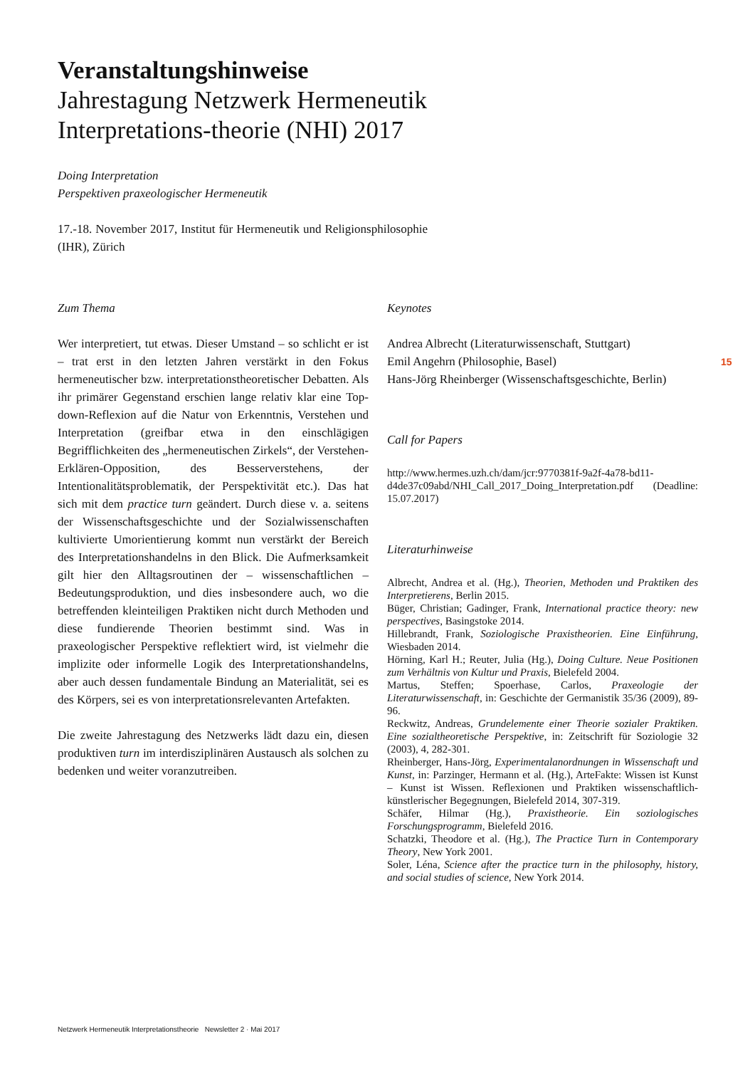Veranstaltungshinweise
Jahrestagung Netzwerk Hermeneutik Interpretations-theorie (NHI) 2017
Doing Interpretation
Perspektiven praxeologischer Hermeneutik
17.-18. November 2017, Institut für Hermeneutik und Religionsphilosophie (IHR), Zürich
Zum Thema
Wer interpretiert, tut etwas. Dieser Umstand – so schlicht er ist – trat erst in den letzten Jahren verstärkt in den Fokus hermeneutischer bzw. interpretationstheoretischer Debatten. Als ihr primärer Gegenstand erschien lange relativ klar eine Top-down-Reflexion auf die Natur von Erkenntnis, Verstehen und Interpretation (greifbar etwa in den einschlägigen Begrifflichkeiten des „hermeneutischen Zirkels“, der Verstehen-Erklären-Opposition, des Besserverstehens, der Intentionalitätsproblematik, der Perspektivität etc.). Das hat sich mit dem practice turn geändert. Durch diese v. a. seitens der Wissenschaftsgeschichte und der Sozialwissenschaften kultivierte Umorientierung kommt nun verstärkt der Bereich des Interpretationshandelns in den Blick. Die Aufmerksamkeit gilt hier den Alltagsroutinen der – wissenschaftlichen – Bedeutungsproduktion, und dies insbesondere auch, wo die betreffenden kleinteiligen Praktiken nicht durch Methoden und diese fundierende Theorien bestimmt sind. Was in praxeologischer Perspektive reflektiert wird, ist vielmehr die implizite oder informelle Logik des Interpretationshandelns, aber auch dessen fundamentale Bindung an Materialität, sei es des Körpers, sei es von interpretationsrelevanten Artefakten.
Die zweite Jahrestagung des Netzwerks lädt dazu ein, diesen produktiven turn im interdisziplinären Austausch als solchen zu bedenken und weiter voranzutreiben.
Keynotes
Andrea Albrecht (Literaturwissenschaft, Stuttgart)
Emil Angehrn (Philosophie, Basel)
Hans-Jörg Rheinberger (Wissenschaftsgeschichte, Berlin)
Call for Papers
http://www.hermes.uzh.ch/dam/jcr:9770381f-9a2f-4a78-bd11-d4de37c09abd/NHI_Call_2017_Doing_Interpretation.pdf (Deadline: 15.07.2017)
Literaturhinweise
Albrecht, Andrea et al. (Hg.), Theorien, Methoden und Praktiken des Interpretierens, Berlin 2015.
Büger, Christian; Gadinger, Frank, International practice theory: new perspectives, Basingstoke 2014.
Hillebrandt, Frank, Soziologische Praxistheorien. Eine Einführung, Wiesbaden 2014.
Hörning, Karl H.; Reuter, Julia (Hg.), Doing Culture. Neue Positionen zum Verhältnis von Kultur und Praxis, Bielefeld 2004.
Martus, Steffen; Spoerhase, Carlos, Praxeologie der Literaturwissenschaft, in: Geschichte der Germanistik 35/36 (2009), 89-96.
Reckwitz, Andreas, Grundelemente einer Theorie sozialer Praktiken. Eine sozialtheoretische Perspektive, in: Zeitschrift für Soziologie 32 (2003), 4, 282-301.
Rheinberger, Hans-Jörg, Experimentalanordnungen in Wissenschaft und Kunst, in: Parzinger, Hermann et al. (Hg.), ArteFakte: Wissen ist Kunst – Kunst ist Wissen. Reflexionen und Praktiken wissenschaftlich-künstlerischer Begegnungen, Bielefeld 2014, 307-319.
Schäfer, Hilmar (Hg.), Praxistheorie. Ein soziologisches Forschungsprogramm, Bielefeld 2016.
Schatzki, Theodore et al. (Hg.), The Practice Turn in Contemporary Theory, New York 2001.
Soler, Léna, Science after the practice turn in the philosophy, history, and social studies of science, New York 2014.
15
Netzwerk Hermeneutik Interpretationstheorie Newsletter 2 · Mai 2017